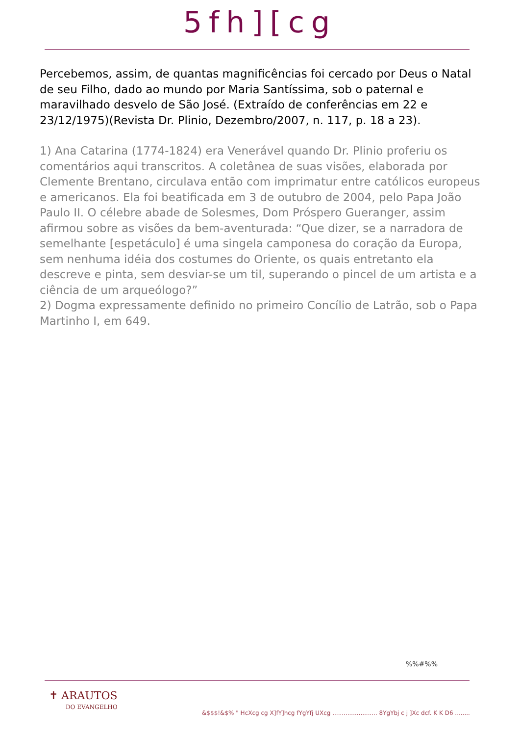5fh][cg
Percebemos, assim, de quantas magnificências foi cercado por Deus o Natal de seu Filho, dado ao mundo por Maria Santíssima, sob o paternal e maravilhado desvelo de São José. (Extraído de conferências em 22 e 23/12/1975)(Revista Dr. Plinio, Dezembro/2007, n. 117, p. 18 a 23).
1) Ana Catarina (1774-1824) era Venerável quando Dr. Plinio proferiu os comentários aqui transcritos. A coletânea de suas visões, elaborada por Clemente Brentano, circulava então com imprimatur entre católicos europeus e americanos. Ela foi beatificada em 3 de outubro de 2004, pelo Papa João Paulo II. O célebre abade de Solesmes, Dom Próspero Gueranger, assim afirmou sobre as visões da bem-aventurada: “Que dizer, se a narradora de semelhante [espetáculo] é uma singela camponesa do coração da Europa, sem nenhuma idéia dos costumes do Oriente, os quais entretanto ela descreve e pinta, sem desviar-se um til, superando o pincel de um artista e a ciência de um arqueólogo?”
2) Dogma expressamente definido no primeiro Concílio de Latrão, sob o Papa Martinho I, em 649.
%%#%%
✝ ARAUTOS
DO EVANGELHO
&$$$!&$% " HcXcg cg X]fY]hcg fYgYfj UXcg ........................ 8YgYbj c j ]Xc dcf. K K D6 ........